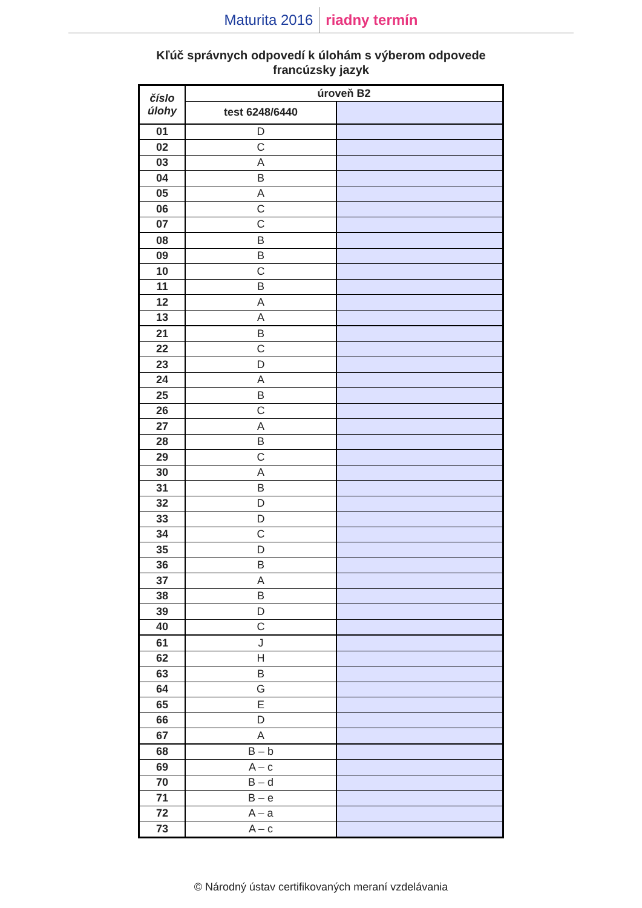Maturita 2016 riadny termín
Kľúč správnych odpovedí k úlohám s výberom odpovede
francúzsky jazyk
| číslo úlohy | úroveň B2 | |
| --- | --- | --- |
| | test 6248/6440 | |
| 01 | D | |
| 02 | C | |
| 03 | A | |
| 04 | B | |
| 05 | A | |
| 06 | C | |
| 07 | C | |
| 08 | B | |
| 09 | B | |
| 10 | C | |
| 11 | B | |
| 12 | A | |
| 13 | A | |
| 21 | B | |
| 22 | C | |
| 23 | D | |
| 24 | A | |
| 25 | B | |
| 26 | C | |
| 27 | A | |
| 28 | B | |
| 29 | C | |
| 30 | A | |
| 31 | B | |
| 32 | D | |
| 33 | D | |
| 34 | C | |
| 35 | D | |
| 36 | B | |
| 37 | A | |
| 38 | B | |
| 39 | D | |
| 40 | C | |
| 61 | J | |
| 62 | H | |
| 63 | B | |
| 64 | G | |
| 65 | E | |
| 66 | D | |
| 67 | A | |
| 68 | B – b | |
| 69 | A – c | |
| 70 | B – d | |
| 71 | B – e | |
| 72 | A – a | |
| 73 | A – c | |
© Národný ústav certifikovaných meraní vzdelávania